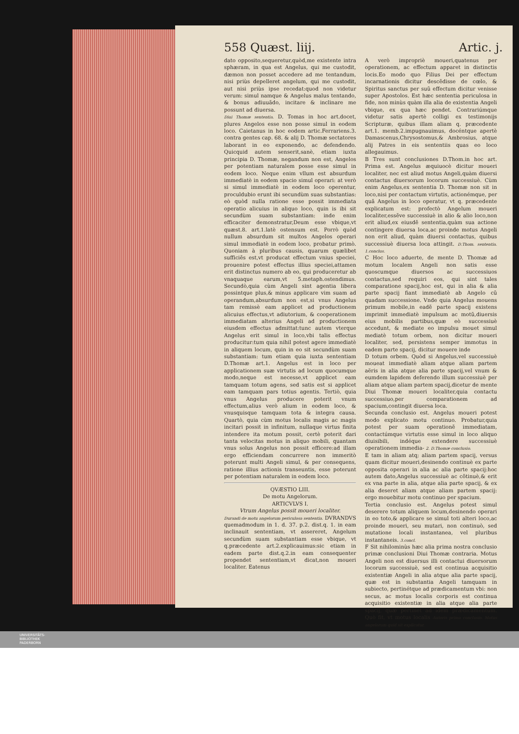558 Quæst. liij. Artic. j.
dato opposito,sequeretur,quòd,me existente intra sphæram, in qua est Angelus, qui me custodit, dæmon non posset accedere ad me tentandum, nisi priùs depelleret angelum, qui me custodit, aut nisi priùs ipse recedat:quod non videtur verum: simul namque & Angelus malus tentando, & bonus adiuuãdo, incitare & inclinare me possunt ad diuersa.
Diui Thomæ sententia. D. Tomas in hoc art.docet, plures Angelos esse non posse simul in eodem loco. Caietanus in hoc eodem artic.Ferrariens.3. contra gentes cap. 68. & alij D. Thomæ sectatores laborant in eo exponendo, ac defendendo. Quicquid autem senserit,sanè, etiam iuxta principia D. Thomæ, negandum non est, Angelos per potentiam naturalem posse esse simul in eodem loco. Neque enim vllum est absurdum immediatè in eodem spacio simul operari: at verò si simul immediatè in eodem loco operentur, proculdubio erunt ibi secundùm suas substantias: eò quòd nulla ratione esse possit immediata operatio alicuius in aliquo loco, quin is ibi sit secundùm suam substantiam: inde enim efficaciter demonstratur,Deum esse vbique,vt quæst.8. art.1.latè ostensum est. Porrò quòd nullum absurdum sit multos Angelos operari simul immediatè in eodem loco, probatur primò. Quoniam à pluribus causis, quarum quælibet sufficiẽs est,vt producat effectum vnius speciei, prouenire potest effectus illius speciei,attamen erit distinctus numero ab eo, qui produceretur ab vnaquaque earum,vt 5.metaph.ostendimus. Secundò,quia cùm Angeli sint agentia libera possintque plus,& minus applicare vim suam ad operandum,absurdum non est,si vnus Angelus tam remissè eam applicet ad productionem alicuius effectus,vt adiutorium, & cooperationem immediatam alterius Angeli ad productionem eiusdem effectus admittat:tunc autem vterque Angelus erit simul in loco,vbi talis effectus producitur:tum quia nihil potest agere immediatè in aliquem locum, quin in eo sit secundùm suam substantiam: tum etiam quia iuxta sententiam D.Thomæ art.1. Angelus est in loco per applicationem suæ virtutis ad locum quocumque modo,neque est necesse,vt applicet eam tamquam totum agens, sed satis est si applicet eam tamquam pars totius agentis. Tertiò, quia vnus Angelus producere poterit vnum effectum,alius verò alium in eodem loco, & vnusquisque tamquam tota & integra causa. Quartò, quia cùm motus localis magis ac magis incitari possit in infinitum, nullaque virtus finita intendere ita motum possit, certè poterit dari tanta velocitas motus in aliquo mobili, quantam vnus solus Angelus non possit efficere:ad illam ergo efficiendam concurrere non immeritò poterunt multi Angeli simul, & per consequens, ratione illius actionis transeuntis, esse poterunt per potentiam naturalem in eodem loco.
QVÆSTIO LIII.
De motu Angelorum.
ARTICVLVS I.
Vtrum Angelus possit moueri localiter.
Durandi de motu angelorum periculosa sententia. DVRANDVS quemadmodum in 1. d. 37. p.2. dist.q. 1. in eam inclinauit sententiam, vt assereret, Angelum secundùm suam substantiam esse vbique, vt q.præcedente art.2.explicauimus:sic etiam in eadem parte dist.q.2.in eam consequenter propendet sententiam,vt dicat,non moueri localiter. Eatenus
A verò impropriè moueri,quatenus per operationem, ac effectum apparet in distinctis locis.Eo modo quo Filius Dei per effectum incarnationis dicitur descẽdisse de cœlo, & Spiritus sanctus per suũ effectum dicitur venisse super Apostolos. Est hæc sententia periculosa in fide, non minùs quàm illa alia de existentia Angeli vbique, ex qua hæc pendet. Contrariúmque videtur satis apertè colligi ex testimonijs Scripturæ, quibus illam aliam q. præcedente art.1. memb.2.impugnauimus, docéntque apertè Damascenus,Chrysostomus,& Ambrosius, atque alij Patres in eis sententiis quas eo loco allegauimus.
B Tres sunt conclusiones D.Thom.in hoc art. Prima est. Angelus æquiuocè dicitur moueri localiter, nec est aliud motus Angeli,quàm diuersi contactus diuersorum locorum successiuè. Cùm enim Angelus,ex sententia D. Thomæ non sit in loco,nisi per contactum virtutis, actionémque, per quã Angelus in loco operatur, vt q. præcedente explicatum est: profectò Angelum moueri localiter,essẽve successiuè in alio & alio loco,non erit aliud,ex eiusdẽ sententia,quàm sua actione contingere diuersa loca,ac proinde motus Angeli non erit aliud, quàm diuersi contactus, quibus successiuè diuersa loca attingit. D.Thom. sententia. 1.conclus.
C Hoc loco aduerte, de mente D. Thomæ ad motum localem Angeli non satis esse quoscumque diuersos ac successiuos contactus,sed requiri eos, qui sint tales comparatione spacij,hoc est, qui in alia & alia parte spacij fiant immediatè ab Angelo cũ quadam successione. Vnde quia Angelus mouens primum mobile,in eadẽ parte spacij existens imprimit immediatè impulsum ac motũ,diuersis eius mobilis partibus,quæ eò successiuè accedunt, & mediate eo impulsu mouet simul mediatè totum orbem, non dicitur moueri localiter, sed, persistens semper immotus in eadem parte spacij, dicitur mouere inde
D totum orbem. Quòd si Angelus,vel successiuè moueat immediatè aliam atque aliam partem aëris in alia atque alia parte spacij,vel vnum & eumdem lapidem deferendo illum successiuè per aliam atque aliam partem spacij,dicetur de mente Diui Thomæ moueri localiter,quia contactu successiuo,per comparationem ad spacium,contingit diuersa loca.
Secunda conclusio est. Angelus moueri potest modo explicato motu continuo. Probatur,quia potest per suam operationẽ immediatam, contactúmque virtutis esse simul in loco aliquo diuisibili, indéque extendere successiuè operationem immedia- 2. D.Thomæ conclusio.
E tam in aliam atq; aliam partem spacij, versus quam dicitur moueri,desinendo continuè ex parte opposita operari in alia ac alia parte spacij:hoc autem dato,Angelus successiuè ac cõtinuè,& erit ex vna parte in alia, atque alia parte spacij, & ex alia deseret aliam atque aliam partem spacij: ergo mouebitur motu continuo per spacium.
Tertia conclusio est. Angelus potest simul deserere totum aliquem locum,desinendo operari in eo toto,& applicare se simul toti alteri loco,ac proinde moueri, seu mutari, non continuò, sed mutatione locali instantanea, vel pluribus instantaneis. 3.concl.
F Sit nihilominùs hæc alia prima nostra conclusio primæ conclusioni Diui Thomæ contraria. Motus Angeli non est diuersus illi contactui diuersorum locorum successiuè, sed est continua acquisitio existentiæ Angeli in alia atque alia parte spacij, quæ est in substantia Angeli tamquam in subiecto, pertinétque ad prædicamentum vbi: non secus, ac motus localis corporis est continua acquisitio existentiæ in alia atque alia parte spacij, quæ pertinet ad idem prædicamentum. Quò fit, vt motus localis Autoris prima conclusio. Motus angelorum quid sit explicatur.
UNIVERSITÄTS-
BIBLIOTHEK
PADERBORN